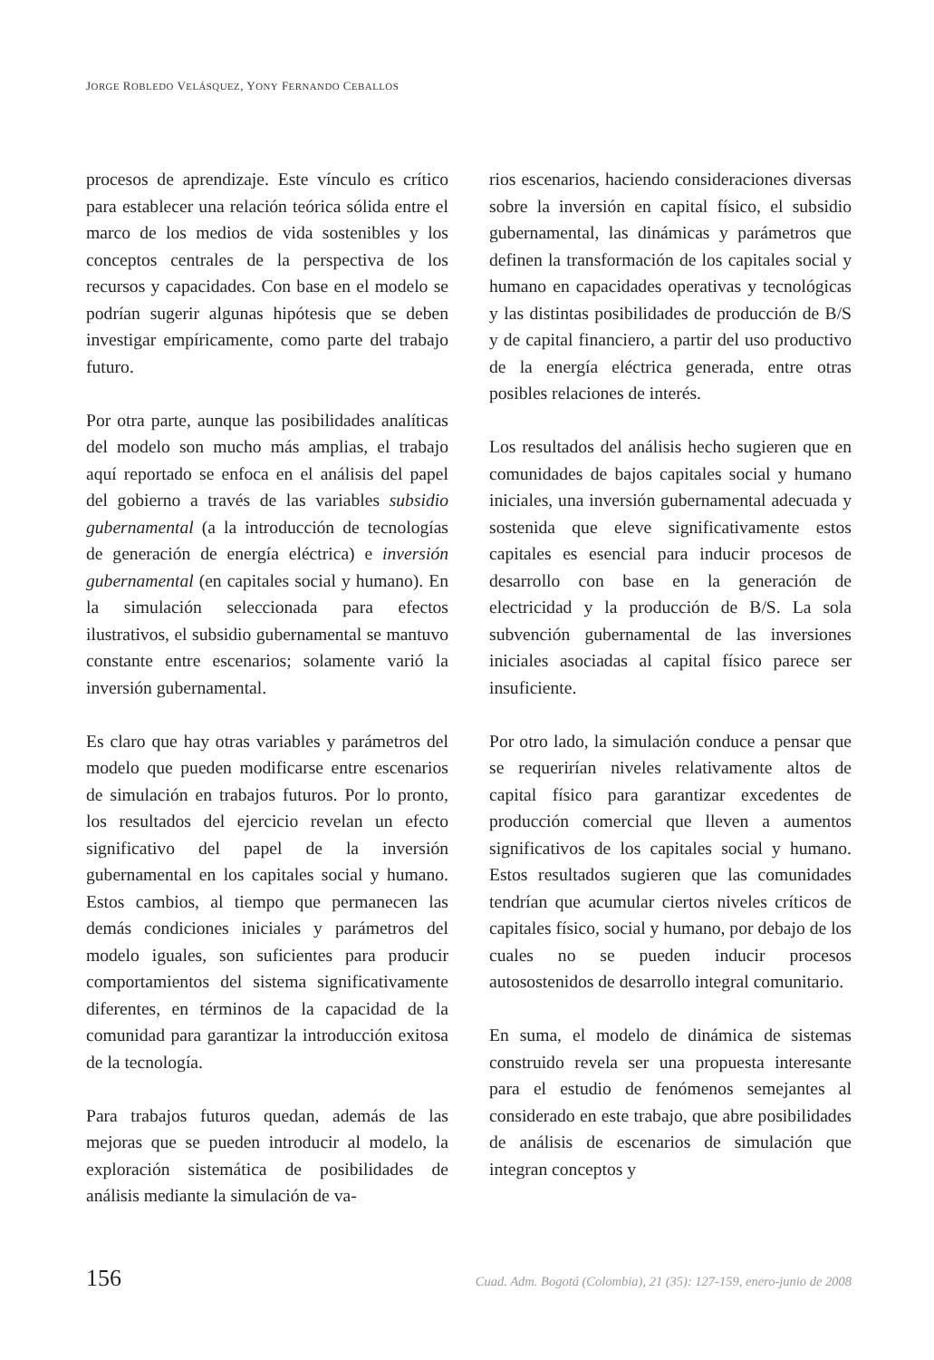JORGE ROBLEDO VELÁSQUEZ, YONY FERNANDO CEBALLOS
procesos de aprendizaje. Este vínculo es crítico para establecer una relación teórica sólida entre el marco de los medios de vida sostenibles y los conceptos centrales de la perspectiva de los recursos y capacidades. Con base en el modelo se podrían sugerir algunas hipótesis que se deben investigar empíricamente, como parte del trabajo futuro.
Por otra parte, aunque las posibilidades analíticas del modelo son mucho más amplias, el trabajo aquí reportado se enfoca en el análisis del papel del gobierno a través de las variables subsidio gubernamental (a la introducción de tecnologías de generación de energía eléctrica) e inversión gubernamental (en capitales social y humano). En la simulación seleccionada para efectos ilustrativos, el subsidio gubernamental se mantuvo constante entre escenarios; solamente varió la inversión gubernamental.
Es claro que hay otras variables y parámetros del modelo que pueden modificarse entre escenarios de simulación en trabajos futuros. Por lo pronto, los resultados del ejercicio revelan un efecto significativo del papel de la inversión gubernamental en los capitales social y humano. Estos cambios, al tiempo que permanecen las demás condiciones iniciales y parámetros del modelo iguales, son suficientes para producir comportamientos del sistema significativamente diferentes, en términos de la capacidad de la comunidad para garantizar la introducción exitosa de la tecnología.
Para trabajos futuros quedan, además de las mejoras que se pueden introducir al modelo, la exploración sistemática de posibilidades de análisis mediante la simulación de va-
rios escenarios, haciendo consideraciones diversas sobre la inversión en capital físico, el subsidio gubernamental, las dinámicas y parámetros que definen la transformación de los capitales social y humano en capacidades operativas y tecnológicas y las distintas posibilidades de producción de B/S y de capital financiero, a partir del uso productivo de la energía eléctrica generada, entre otras posibles relaciones de interés.
Los resultados del análisis hecho sugieren que en comunidades de bajos capitales social y humano iniciales, una inversión gubernamental adecuada y sostenida que eleve significativamente estos capitales es esencial para inducir procesos de desarrollo con base en la generación de electricidad y la producción de B/S. La sola subvención gubernamental de las inversiones iniciales asociadas al capital físico parece ser insuficiente.
Por otro lado, la simulación conduce a pensar que se requerirían niveles relativamente altos de capital físico para garantizar excedentes de producción comercial que lleven a aumentos significativos de los capitales social y humano. Estos resultados sugieren que las comunidades tendrían que acumular ciertos niveles críticos de capitales físico, social y humano, por debajo de los cuales no se pueden inducir procesos autosostenidos de desarrollo integral comunitario.
En suma, el modelo de dinámica de sistemas construido revela ser una propuesta interesante para el estudio de fenómenos semejantes al considerado en este trabajo, que abre posibilidades de análisis de escenarios de simulación que integran conceptos y
156 Cuad. Adm. Bogotá (Colombia), 21 (35): 127-159, enero-junio de 2008